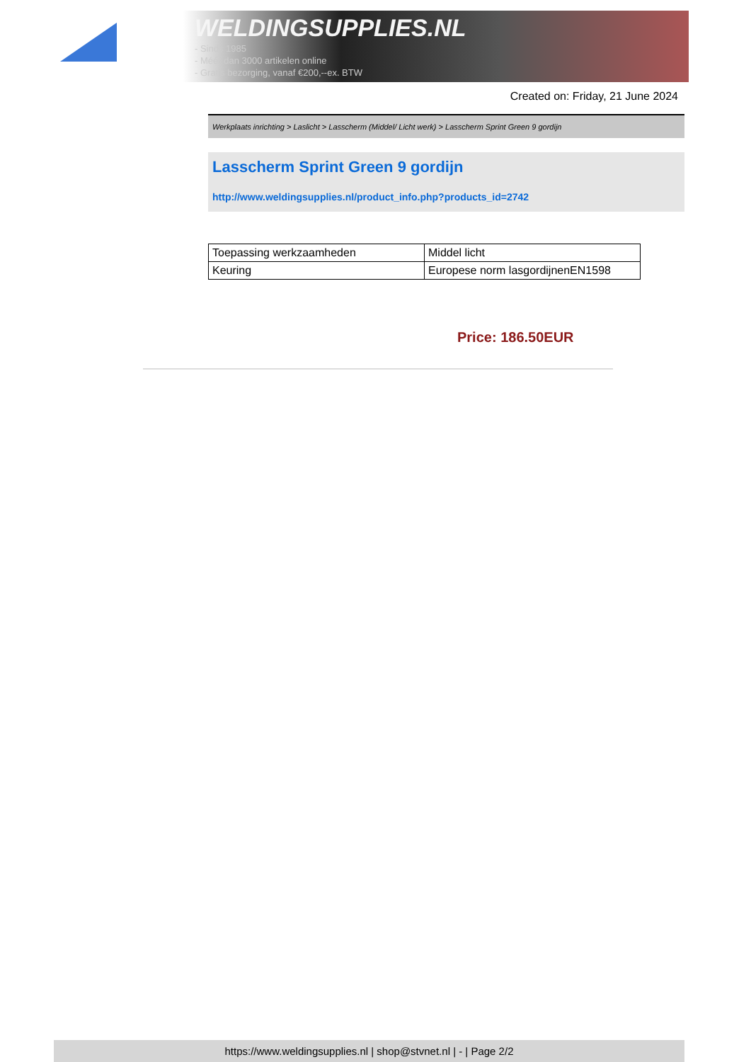WELDINGSUPPLIES.NL
- Sinds 1985
- Méér dan 3000 artikelen online
- Gratis bezorging, vanaf €200,--ex. BTW
Created on: Friday, 21 June 2024
Werkplaats inrichting > Laslicht > Lasscherm (Middel/ Licht werk) > Lasscherm Sprint Green 9 gordijn
Lasscherm Sprint Green 9 gordijn
http://www.weldingsupplies.nl/product_info.php?products_id=2742
| Toepassing werkzaamheden | Middel licht |
| Keuring | Europese norm lasgordijnenEN1598 |
Price: 186.50EUR
https://www.weldingsupplies.nl | shop@stvnet.nl | - | Page 2/2